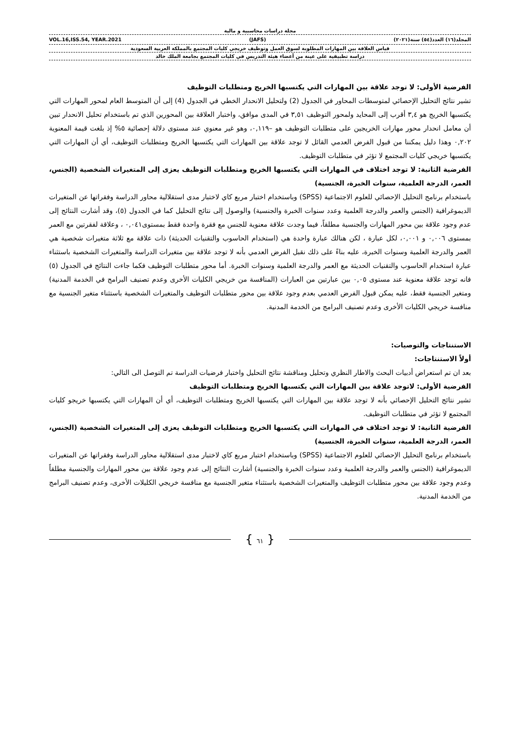مجلة دراسات محاسبية و مالية
المجلد(١٦) العدد(٥٤) سنة(٢٠٢١) (JAFS) VOL.16,ISS.54, YEAR.2021
قياس العلاقة بين المهارات المطلوبة لسوق العمل وتوظيف خريجي كليات المجتمع بالمملكة العربية السعودية
دراسة تطبيقية على عينة من أعضاء هيئة التدريس في كليات المجتمع بجامعة الملك خالد
الفرضية الأولى: لا توجد علاقة بين المهارات التي يكتسبها الخريج ومتطلبات التوظيف
تشير نتائج التحليل الإحصائي لمتوسطات المحاور في الجدول (2) ولتحليل الانحدار الخطي في الجدول (4) إلى أن المتوسط العام لمحور المهارات التي يكتسبها الخريج هو ٣,٤ أقرب إلى المحايد ولمحور التوظيف ٣,٥١ في المدى موافق، واختبار العلاقة بين المحورين الذي تم باستخدام تحليل الانحدار تبين أن معامل انحدار محور مهارات الخريجين على متطلبات التوظيف هو –٠,١١٩، وهو غير معنوي عند مستوى دلالة إحصائية ٥% إذ بلغت قيمة المعنوية ٠,٢٠٢ وهذا دليل يمكننا من قبول الفرض العدمي القائل لا توجد علاقة بين المهارات التي يكتسبها الخريج ومتطلبات التوظيف، أي أن المهارات التي يكتسبها خريجي كليات المجتمع لا تؤثر في متطلبات التوظيف.
الفرضية الثانية: لا توجد اختلاف في المهارات التي يكتسبها الخريج ومتطلبات التوظيف يعزى إلى المتغيرات الشخصية (الجنس، العمر، الدرجة العلمية، سنوات الخبرة، الجنسية)
باستخدام برنامج التحليل الإحصائي للعلوم الاجتماعية (SPSS) وباستخدام اختبار مربع كاي لاختبار مدى استقلالية محاور الدراسة وفقراتها عن المتغيرات الديموغرافية (الجنس والعمر والدرجة العلمية وعدد سنوات الخبرة والجنسية) والوصول إلى نتائج التحليل كما في الجدول (٥)، وقد أشارت النتائج إلى عدم وجود علاقة بين محور المهارات والجنسية مطلقاً، فيما وجدت علاقة معنوية للجنس مع فقرة واحدة فقط بمستوى٠,٠٤١ ، وعلاقة لفقرتين مع العمر بمستوى ٠,٠٠٦ و ٠,٠٠١، لكل عبارة ، لكن هنالك عبارة واحدة هي (استخدام الحاسوب والتقنيات الحديثة) ذات علاقة مع ثلاثة متغيرات شخصية هي العمر والدرجة العلمية وسنوات الخبرة، عليه بناءً على ذلك نقبل الفرض العدمي بأنه لا توجد علاقة بين متغيرات الدراسة والمتغيرات الشخصية باستثناء عبارة استخدام الحاسوب والتقنيات الحديثة مع العمر والدرجة العلمية وسنوات الخبرة. أما محور متطلبات التوظيف فكما جاءت النتائج في الجدول (٥) فانه توجد علاقة معنوية عند مستوى ٠,٠٥ بين عبارتين من العبارات (المنافسة من خريجي الكليات الأخرى وعدم تصنيف البرامج في الخدمة المدنية) ومتغير الجنسية فقط، عليه يمكن قبول الفرض العدمي بعدم وجود علاقة بين محور متطلبات التوظيف والمتغيرات الشخصية باستثناء متغير الجنسية مع منافسة خريجي الكليات الأخرى وعدم تصنيف البرامج من الخدمة المدنية.
الاستنتاجات والتوصيات:
أولاً الاستنتاجات:
بعد ان تم استعراض أدبيات البحث والاطار النظري وتحليل ومناقشة نتائج التحليل واختبار فرضيات الدراسة تم التوصل الى التالي:
الفرضية الأولى: لاتوجد علاقة بين المهارات التي يكتسبها الخريج ومتطلبات التوظيف
تشير نتائج التحليل الإحصائي بأنه لا توجد علاقة بين المهارات التي يكتسبها الخريج ومتطلبات التوظيف، أي أن المهارات التي يكتسبها خريجو كليات المجتمع لا تؤثر في متطلبات التوظيف.
الفرضية الثانية: لا توجد اختلاف في المهارات التي يكتسبها الخريج ومتطلبات التوظيف يعزى إلى المتغيرات الشخصية (الجنس، العمر، الدرجة العلمية، سنوات الخبرة، الجنسية)
باستخدام برنامج التحليل الإحصائي للعلوم الاجتماعية (SPSS) وباستخدام اختبار مربع كاي لاختبار مدى استقلالية محاور الدراسة وفقراتها عن المتغيرات الديموغرافية (الجنس والعمر والدرجة العلمية وعدد سنوات الخبرة والجنسية) أشارت النتائج إلى عدم وجود علاقة بين محور المهارات والجنسية مطلقاً وعدم وجود علاقة بين محور متطلبات التوظيف والمتغيرات الشخصية باستثناء متغير الجنسية مع منافسة خريجي الكليلات الأخرى، وعدم تصنيف البرامج من الخدمة المدنية.
{ ٦١ }